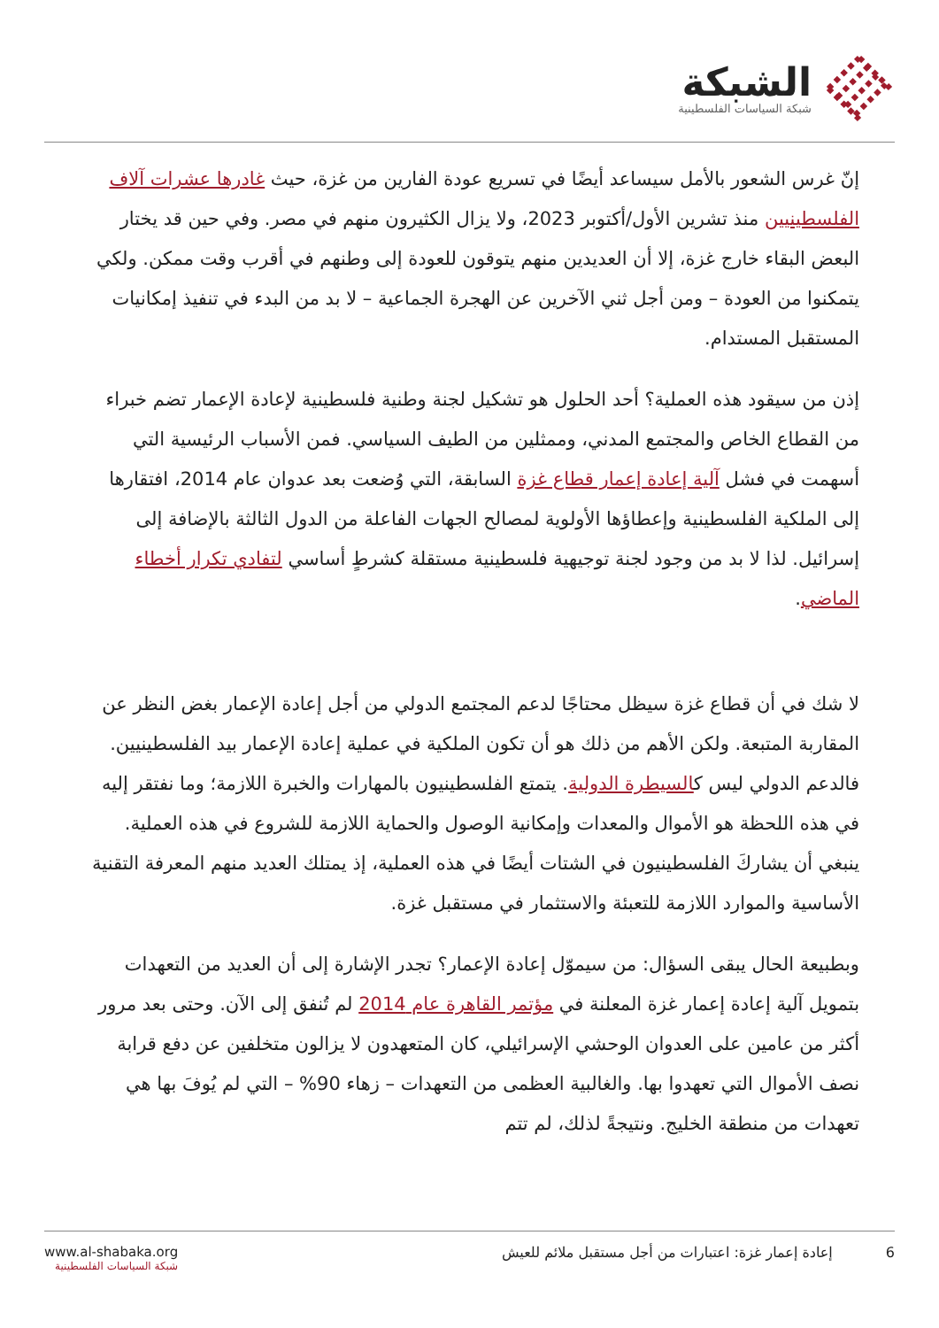الشبكة
شبكة السياسات الفلسطينية
إنّ غرس الشعور بالأمل سيساعد أيضًا في تسريع عودة الفارين من غزة، حيث غادرها عشرات آلاف الفلسطينيين منذ تشرين الأول/أكتوبر 2023، ولا يزال الكثيرون منهم في مصر. وفي حين قد يختار البعض البقاء خارج غزة، إلا أن العديدين منهم يتوقون للعودة إلى وطنهم في أقرب وقت ممكن. ولكي يتمكنوا من العودة – ومن أجل ثني الآخرين عن الهجرة الجماعية – لا بد من البدء في تنفيذ إمكانيات المستقبل المستدام.
إذن من سيقود هذه العملية؟ أحد الحلول هو تشكيل لجنة وطنية فلسطينية لإعادة الإعمار تضم خبراء من القطاع الخاص والمجتمع المدني، وممثلين من الطيف السياسي. فمن الأسباب الرئيسية التي أسهمت في فشل آلية إعادة إعمار قطاع غزة السابقة، التي وُضعت بعد عدوان عام 2014، افتقارها إلى الملكية الفلسطينية وإعطاؤها الأولوية لمصالح الجهات الفاعلة من الدول الثالثة بالإضافة إلى إسرائيل. لذا لا بد من وجود لجنة توجيهية فلسطينية مستقلة كشرطٍ أساسي لتفادي تكرار أخطاء الماضي.
لا شك في أن قطاع غزة سيظل محتاجًا لدعم المجتمع الدولي من أجل إعادة الإعمار بغض النظر عن المقاربة المتبعة. ولكن الأهم من ذلك هو أن تكون الملكية في عملية إعادة الإعمار بيد الفلسطينيين. فالدعم الدولي ليس كالسيطرة الدولية. يتمتع الفلسطينيون بالمهارات والخبرة اللازمة؛ وما نفتقر إليه في هذه اللحظة هو الأموال والمعدات وإمكانية الوصول والحماية اللازمة للشروع في هذه العملية. ينبغي أن يشاركَ الفلسطينيون في الشتات أيضًا في هذه العملية، إذ يمتلك العديد منهم المعرفة التقنية الأساسية والموارد اللازمة للتعبئة والاستثمار في مستقبل غزة.
وبطبيعة الحال يبقى السؤال: من سيموّل إعادة الإعمار؟ تجدر الإشارة إلى أن العديد من التعهدات بتمويل آلية إعادة إعمار غزة المعلنة في مؤتمر القاهرة عام 2014 لم تُنفق إلى الآن. وحتى بعد مرور أكثر من عامين على العدوان الوحشي الإسرائيلي، كان المتعهدون لا يزالون متخلفين عن دفع قرابة نصف الأموال التي تعهدوا بها. والغالبية العظمى من التعهدات – زهاء 90% – التي لم يُوفَ بها هي تعهدات من منطقة الخليج. ونتيجةً لذلك، لم تتم
www.al-shabaka.org
شبكة السياسات الفلسطينية
6 إعادة إعمار غزة: اعتبارات من أجل مستقبل ملائم للعيش